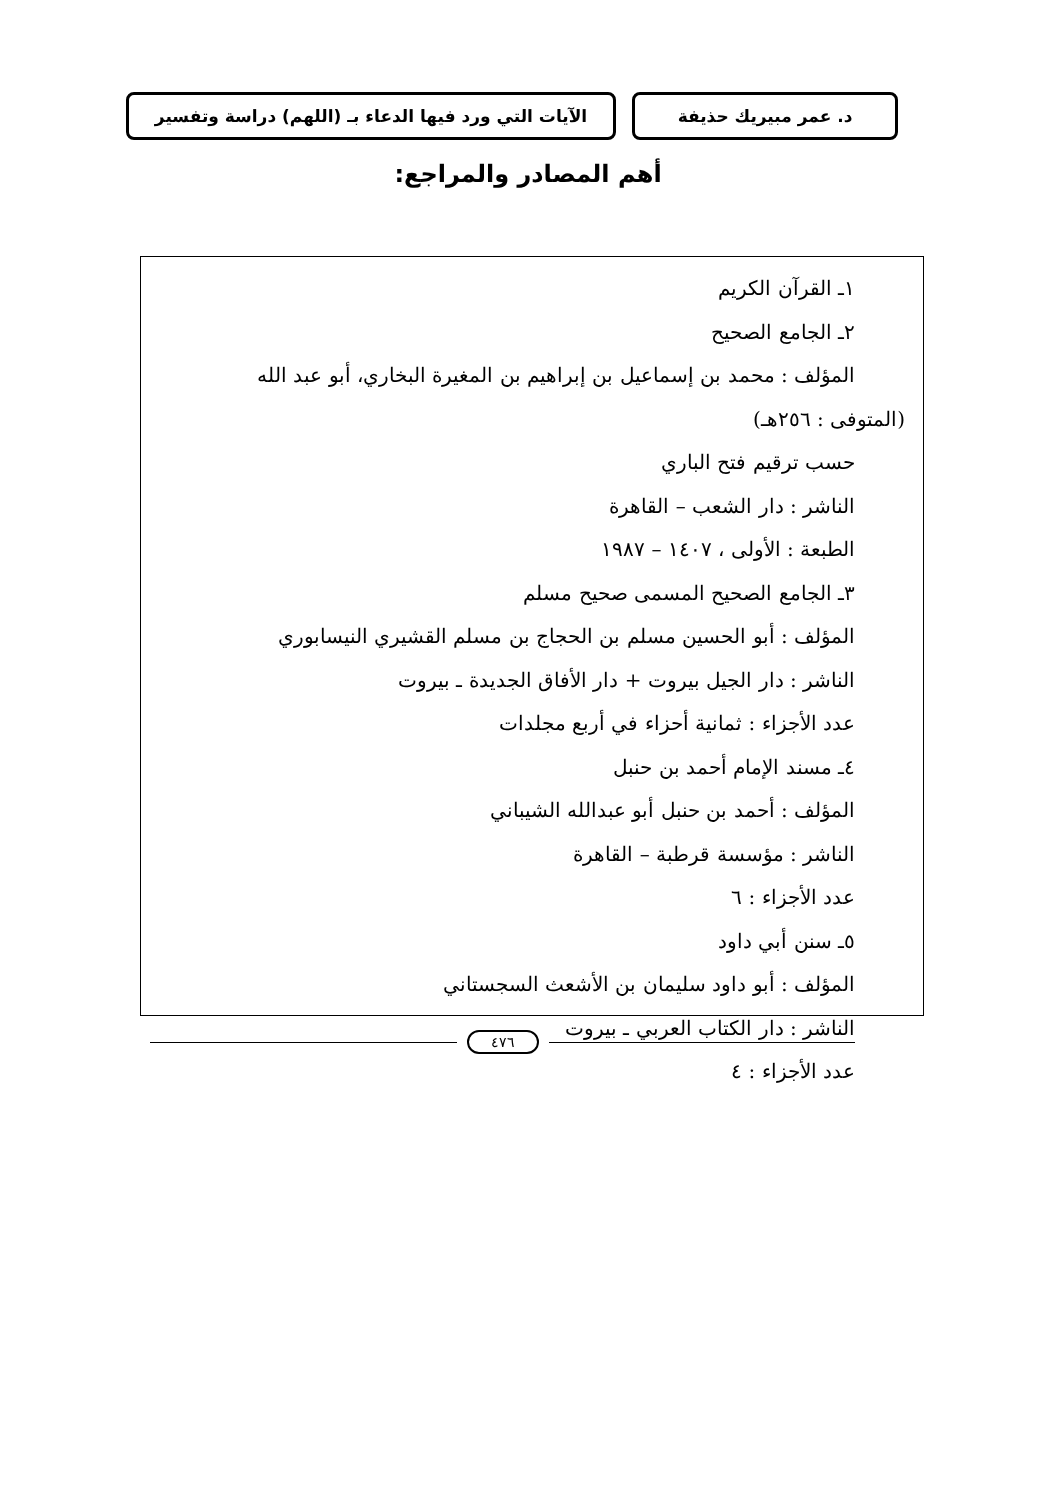د. عمر مبيريك حذيفة الآيات التي ورد فيها الدعاء بـ (اللهم) دراسة وتفسير
أهم المصادر والمراجع:
١ـ القرآن الكريم
٢ـ الجامع الصحيح
المؤلف : محمد بن إسماعيل بن إبراهيم بن المغيرة البخاري، أبو عبد الله
(المتوفى : ٢٥٦هـ)
حسب ترقيم فتح الباري
الناشر : دار الشعب – القاهرة
الطبعة : الأولى ، ١٤٠٧ – ١٩٨٧
٣ـ الجامع الصحيح المسمى صحيح مسلم
المؤلف : أبو الحسين مسلم بن الحجاج بن مسلم القشيري النيسابوري
الناشر : دار الجيل بيروت + دار الأفاق الجديدة ـ بيروت
عدد الأجزاء : ثمانية أحزاء في أربع مجلدات
٤ـ مسند الإمام أحمد بن حنبل
المؤلف : أحمد بن حنبل أبو عبدالله الشيباني
الناشر : مؤسسة قرطبة – القاهرة
عدد الأجزاء : ٦
٥ـ سنن أبي داود
المؤلف : أبو داود سليمان بن الأشعث السجستاني
الناشر : دار الكتاب العربي ـ بيروت
عدد الأجزاء : ٤
٤٧٦